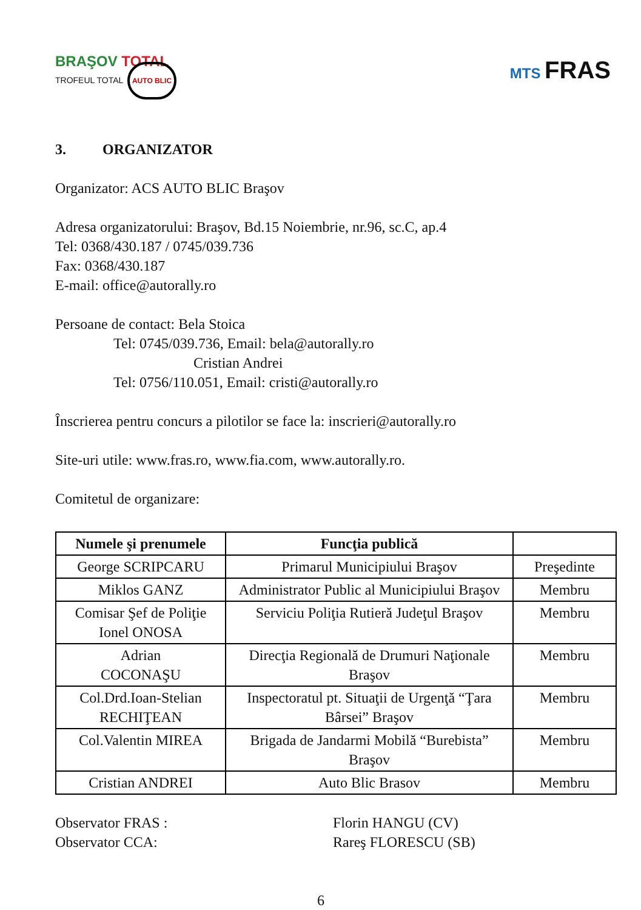BRAŞOV TOTAL
TROFEUL TOTAL AUTO BLIC
MTS FRAS
3. ORGANIZATOR
Organizator: ACS AUTO BLIC Braşov
Adresa organizatorului: Braşov, Bd.15 Noiembrie, nr.96, sc.C, ap.4
Tel: 0368/430.187 / 0745/039.736
Fax: 0368/430.187
E-mail: office@autorally.ro
Persoane de contact: Bela Stoica
Tel: 0745/039.736, Email: bela@autorally.ro
Cristian Andrei
Tel: 0756/110.051, Email: cristi@autorally.ro
Înscrierea pentru concurs a pilotilor se face la: inscrieri@autorally.ro
Site-uri utile: www.fras.ro, www.fia.com, www.autorally.ro.
Comitetul de organizare:
| Numele şi prenumele | Funcţia publică | |
| --- | --- | --- |
| George SCRIPCARU | Primarul Municipiului Braşov | Preşedinte |
| Miklos GANZ | Administrator Public al Municipiului Braşov | Membru |
| Comisar Şef de Poliţie Ionel ONOSA | Serviciu Poliţia Rutieră Judeţul Braşov | Membru |
| Adrian COCONAŞU | Direcţia Regională de Drumuri Naţionale Braşov | Membru |
| Col.Drd.Ioan-Stelian RECHIŢEAN | Inspectoratul pt. Situaţii de Urgenţă “Ţara Bârsei” Braşov | Membru |
| Col.Valentin MIREA | Brigada de Jandarmi Mobilă “Burebista” Braşov | Membru |
| Cristian ANDREI | Auto Blic Brasov | Membru |
Observator FRAS :
Observator CCA:
Florin HANGU (CV)
Rareş FLORESCU (SB)
6